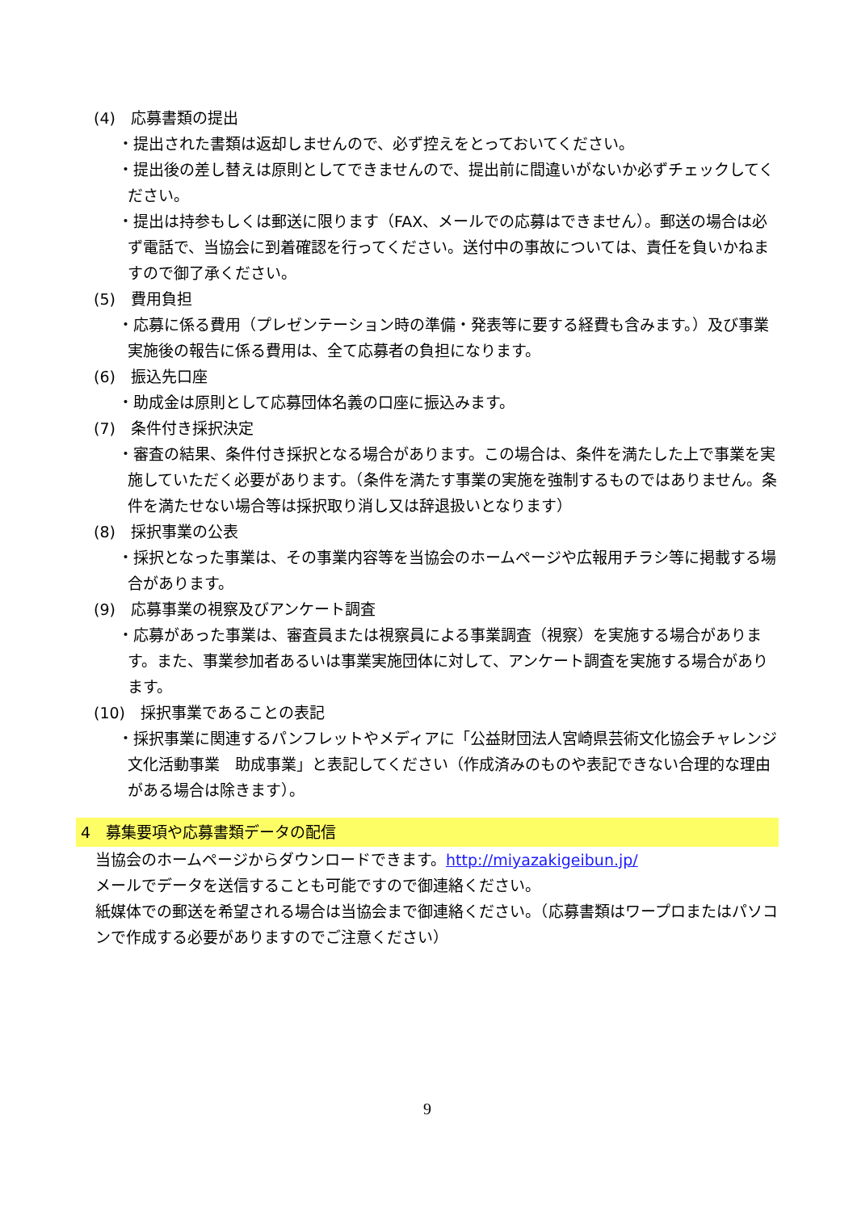(4)　応募書類の提出
・提出された書類は返却しませんので、必ず控えをとっておいてください。
・提出後の差し替えは原則としてできませんので、提出前に間違いがないか必ずチェックしてください。
・提出は持参もしくは郵送に限ります（FAX、メールでの応募はできません）。郵送の場合は必ず電話で、当協会に到着確認を行ってください。送付中の事故については、責任を負いかねますので御了承ください。
(5)　費用負担
・応募に係る費用（プレゼンテーション時の準備・発表等に要する経費も含みます。）及び事業実施後の報告に係る費用は、全て応募者の負担になります。
(6)　振込先口座
・助成金は原則として応募団体名義の口座に振込みます。
(7)　条件付き採択決定
・審査の結果、条件付き採択となる場合があります。この場合は、条件を満たした上で事業を実施していただく必要があります。（条件を満たす事業の実施を強制するものではありません。条件を満たせない場合等は採択取り消し又は辞退扱いとなります）
(8)　採択事業の公表
・採択となった事業は、その事業内容等を当協会のホームページや広報用チラシ等に掲載する場合があります。
(9)　応募事業の視察及びアンケート調査
・応募があった事業は、審査員または視察員による事業調査（視察）を実施する場合があります。また、事業参加者あるいは事業実施団体に対して、アンケート調査を実施する場合があります。
(10)　採択事業であることの表記
・採択事業に関連するパンフレットやメディアに「公益財団法人宮崎県芸術文化協会チャレンジ文化活動事業　助成事業」と表記してください（作成済みのものや表記できない合理的な理由がある場合は除きます）。
4　募集要項や応募書類データの配信
当協会のホームページからダウンロードできます。http://miyazakigeibun.jp/
メールでデータを送信することも可能ですので御連絡ください。
紙媒体での郵送を希望される場合は当協会まで御連絡ください。（応募書類はワープロまたはパソコンで作成する必要がありますのでご注意ください）
9